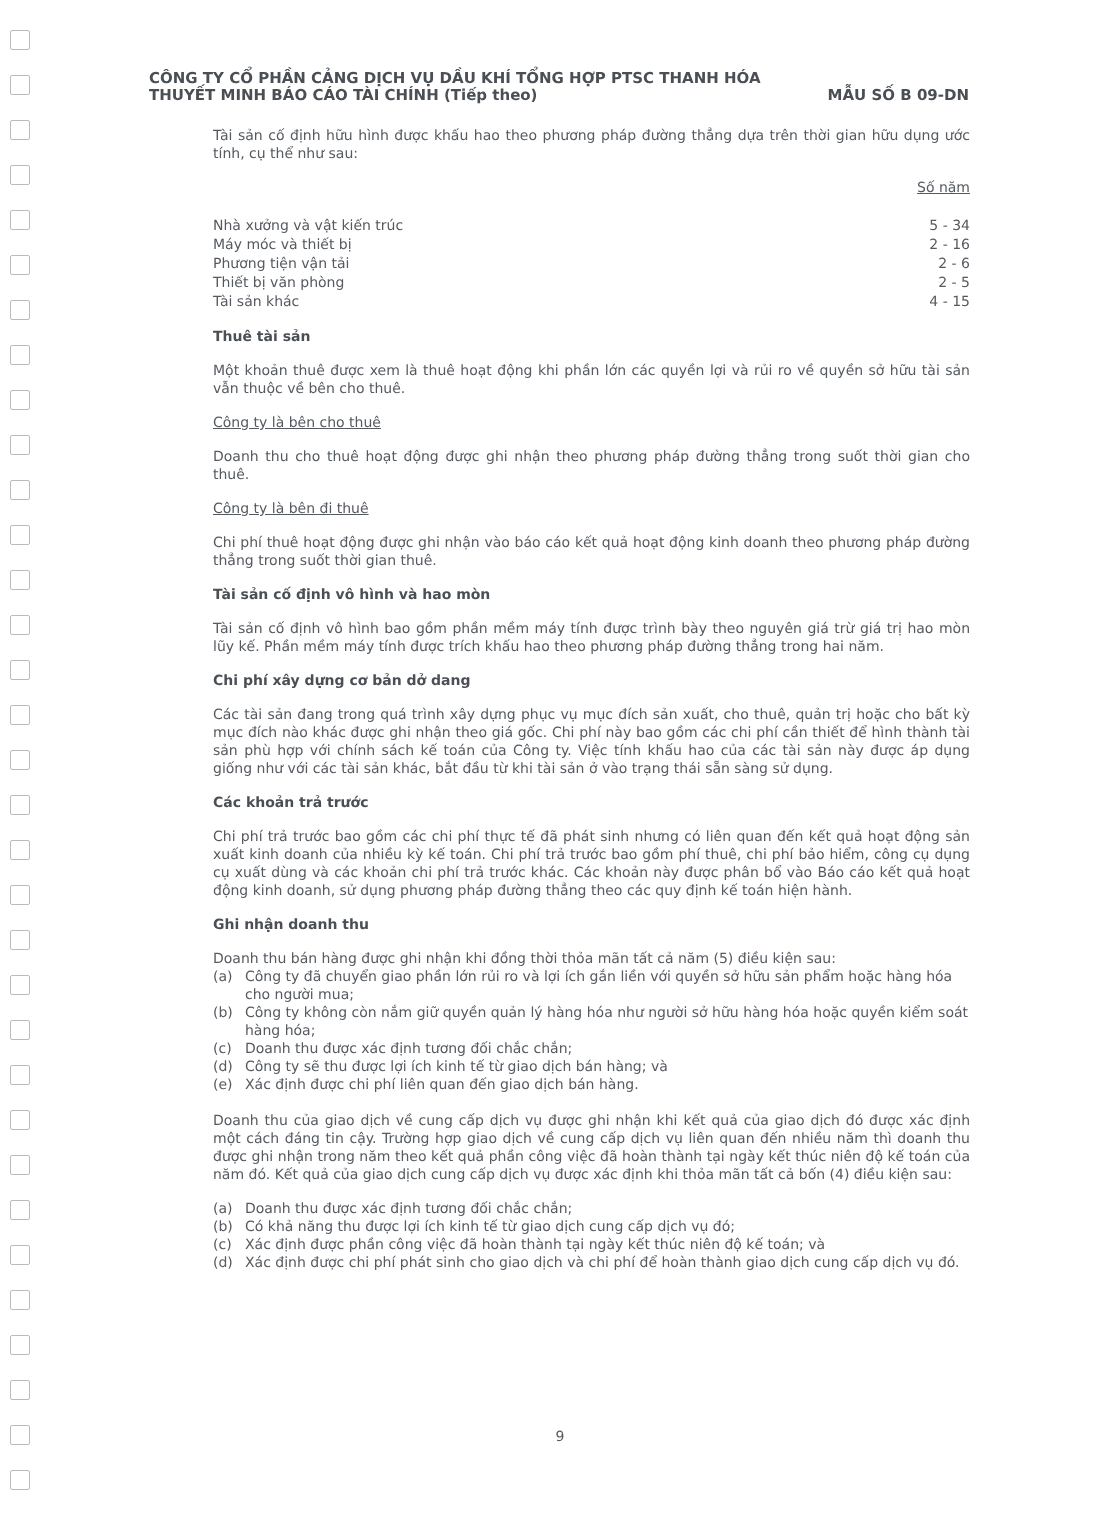CÔNG TY CỔ PHẦN CẢNG DỊCH VỤ DẦU KHÍ TỔNG HỢP PTSC THANH HÓA
THUYẾT MINH BÁO CÁO TÀI CHÍNH (Tiếp theo) MẪU SỐ B 09-DN
Tài sản cố định hữu hình được khấu hao theo phương pháp đường thẳng dựa trên thời gian hữu dụng ước tính, cụ thể như sau:
| | Số năm |
| Nhà xưởng và vật kiến trúc | 5 - 34 |
| Máy móc và thiết bị | 2 - 16 |
| Phương tiện vận tải | 2 - 6 |
| Thiết bị văn phòng | 2 - 5 |
| Tài sản khác | 4 - 15 |
Thuê tài sản
Một khoản thuê được xem là thuê hoạt động khi phần lớn các quyền lợi và rủi ro về quyền sở hữu tài sản vẫn thuộc về bên cho thuê.
Công ty là bên cho thuê
Doanh thu cho thuê hoạt động được ghi nhận theo phương pháp đường thẳng trong suốt thời gian cho thuê.
Công ty là bên đi thuê
Chi phí thuê hoạt động được ghi nhận vào báo cáo kết quả hoạt động kinh doanh theo phương pháp đường thẳng trong suốt thời gian thuê.
Tài sản cố định vô hình và hao mòn
Tài sản cố định vô hình bao gồm phần mềm máy tính được trình bày theo nguyên giá trừ giá trị hao mòn lũy kế. Phần mềm máy tính được trích khấu hao theo phương pháp đường thẳng trong hai năm.
Chi phí xây dựng cơ bản dở dang
Các tài sản đang trong quá trình xây dựng phục vụ mục đích sản xuất, cho thuê, quản trị hoặc cho bất kỳ mục đích nào khác được ghi nhận theo giá gốc. Chi phí này bao gồm các chi phí cần thiết để hình thành tài sản phù hợp với chính sách kế toán của Công ty. Việc tính khấu hao của các tài sản này được áp dụng giống như với các tài sản khác, bắt đầu từ khi tài sản ở vào trạng thái sẵn sàng sử dụng.
Các khoản trả trước
Chi phí trả trước bao gồm các chi phí thực tế đã phát sinh nhưng có liên quan đến kết quả hoạt động sản xuất kinh doanh của nhiều kỳ kế toán. Chi phí trả trước bao gồm phí thuê, chi phí bảo hiểm, công cụ dụng cụ xuất dùng và các khoản chi phí trả trước khác. Các khoản này được phân bổ vào Báo cáo kết quả hoạt động kinh doanh, sử dụng phương pháp đường thẳng theo các quy định kế toán hiện hành.
Ghi nhận doanh thu
Doanh thu bán hàng được ghi nhận khi đồng thời thỏa mãn tất cả năm (5) điều kiện sau:
(a) Công ty đã chuyển giao phần lớn rủi ro và lợi ích gắn liền với quyền sở hữu sản phẩm hoặc hàng hóa cho người mua;
(b) Công ty không còn nắm giữ quyền quản lý hàng hóa như người sở hữu hàng hóa hoặc quyền kiểm soát hàng hóa;
(c) Doanh thu được xác định tương đối chắc chắn;
(d) Công ty sẽ thu được lợi ích kinh tế từ giao dịch bán hàng; và
(e) Xác định được chi phí liên quan đến giao dịch bán hàng.
Doanh thu của giao dịch về cung cấp dịch vụ được ghi nhận khi kết quả của giao dịch đó được xác định một cách đáng tin cậy. Trường hợp giao dịch về cung cấp dịch vụ liên quan đến nhiều năm thì doanh thu được ghi nhận trong năm theo kết quả phần công việc đã hoàn thành tại ngày kết thúc niên độ kế toán của năm đó. Kết quả của giao dịch cung cấp dịch vụ được xác định khi thỏa mãn tất cả bốn (4) điều kiện sau:
(a) Doanh thu được xác định tương đối chắc chắn;
(b) Có khả năng thu được lợi ích kinh tế từ giao dịch cung cấp dịch vụ đó;
(c) Xác định được phần công việc đã hoàn thành tại ngày kết thúc niên độ kế toán; và
(d) Xác định được chi phí phát sinh cho giao dịch và chi phí để hoàn thành giao dịch cung cấp dịch vụ đó.
9